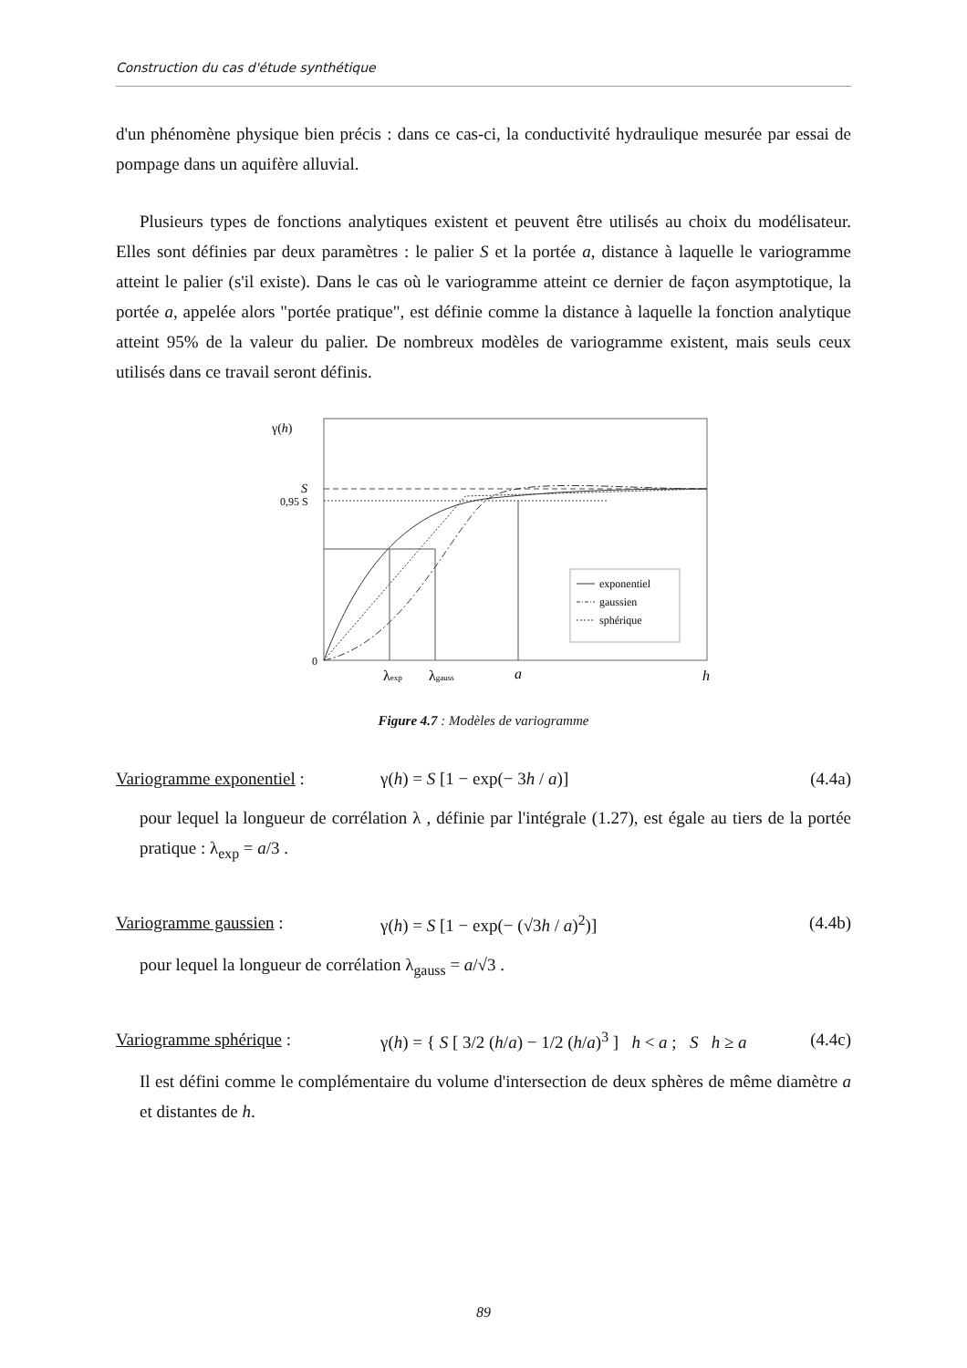Construction du cas d'étude synthétique
d'un phénomène physique bien précis : dans ce cas-ci, la conductivité hydraulique mesurée par essai de pompage dans un aquifère alluvial.
Plusieurs types de fonctions analytiques existent et peuvent être utilisés au choix du modélisateur. Elles sont définies par deux paramètres : le palier S et la portée a, distance à laquelle le variogramme atteint le palier (s'il existe). Dans le cas où le variogramme atteint ce dernier de façon asymptotique, la portée a, appelée alors "portée pratique", est définie comme la distance à laquelle la fonction analytique atteint 95% de la valeur du palier. De nombreux modèles de variogramme existent, mais seuls ceux utilisés dans ce travail seront définis.
γ(h)
S
0,95 S
0
exponentiel
gaussien
sphérique
λexp
λgauss
a
h
Figure 4.7 : Modèles de variogramme
Variogramme exponentiel : γ(h) = S [1 − exp(− 3h / a)] (4.4a)
pour lequel la longueur de corrélation λ , définie par l'intégrale (1.27), est égale au tiers de la portée pratique : λ<sub>exp</sub> = a/3 .
Variogramme gaussien : γ(h) = S [1 − exp(− (√3h / a)<sup>2</sup>)] (4.4b)
pour lequel la longueur de corrélation λ<sub>gauss</sub> = a/√3 .
Variogramme sphérique : γ(h) = { S [ 3/2 (h/a) − 1/2 (h/a)<sup>3</sup> ] h < a ; S h ≥ a (4.4c)
Il est défini comme le complémentaire du volume d'intersection de deux sphères de même diamètre a et distantes de h.
89